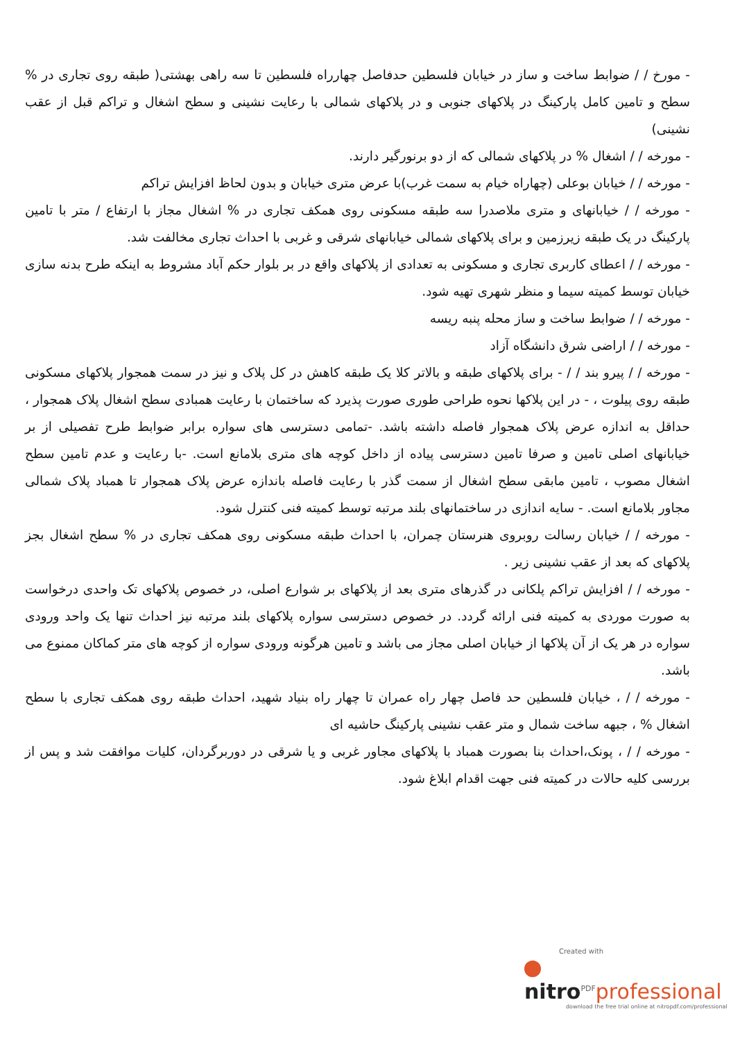- مورخ / / ضوابط ساخت و ساز در خیابان فلسطین حدفاصل چهارراه فلسطین تا سه راهی بهشتی( طبقه روی تجاری در % سطح و تامین کامل پارکینگ در پلاکهای جنوبی و در پلاکهای شمالی با رعایت نشینی و سطح اشغال و تراکم قبل از عقب نشینی)
- مورخه / / اشغال % در پلاکهای شمالی که از دو برنورگیر دارند.
- مورخه / / خیابان بوعلی (چهاراه خیام به سمت غرب)با عرض متری خیابان و بدون لحاظ افزایش تراکم
- مورخه / / خیابانهای و متری ملاصدرا سه طبقه مسکونی روی همکف تجاری در % اشغال مجاز با ارتفاع / متر با تامین پارکینگ در یک طبقه زیرزمین و برای پلاکهای شمالی خیابانهای شرقی و غربی با احداث تجاری مخالفت شد.
- مورخه / / اعطای کاربری تجاری و مسکونی به تعدادی از پلاکهای واقع در بر بلوار حکم آباد مشروط به اینکه طرح بدنه سازی خیابان توسط کمیته سیما و منظر شهری تهیه شود.
- مورخه / / ضوابط ساخت و ساز محله پنبه ریسه
- مورخه / / اراضی شرق دانشگاه آزاد
- مورخه / / پیرو بند / / - برای پلاکهای طبقه و بالاتر کلا یک طبقه کاهش در کل پلاک و نیز در سمت همجوار پلاکهای مسکونی طبقه روی پیلوت ، - در این پلاکها نحوه طراحی طوری صورت پذیرد که ساختمان با رعایت همبادی سطح اشغال پلاک همجوار ، حداقل به اندازه عرض پلاک همجوار فاصله داشته باشد. -تمامی دسترسی های سواره برابر ضوابط طرح تفصیلی از بر خیابانهای اصلی تامین و صرفا تامین دسترسی پیاده از داخل کوچه های متری بلامانع است. -با رعایت و عدم تامین سطح اشغال مصوب ، تامین مابقی سطح اشغال از سمت گذر با رعایت فاصله باندازه عرض پلاک همجوار تا همباد پلاک شمالی مجاور بلامانع است. - سایه اندازی در ساختمانهای بلند مرتبه توسط کمیته فنی کنترل شود.
- مورخه / / خیابان رسالت روبروی هنرستان چمران، با احداث طبقه مسکونی روی همکف تجاری در % سطح اشغال بجز پلاکهای که بعد از عقب نشینی زیر .
- مورخه / / افزایش تراکم پلکانی در گذرهای متری بعد از پلاکهای بر شوارع اصلی، در خصوص پلاکهای تک واحدی درخواست به صورت موردی به کمیته فنی ارائه گردد. در خصوص دسترسی سواره پلاکهای بلند مرتبه نیز احداث تنها یک واحد ورودی سواره در هر یک از آن پلاکها از خیابان اصلی مجاز می باشد و تامین هرگونه ورودی سواره از کوچه های متر کماکان ممنوع می باشد.
- مورخه / / ، خیابان فلسطین حد فاصل چهار راه عمران تا چهار راه بنیاد شهید، احداث طبقه روی همکف تجاری با سطح اشغال % ، جبهه ساخت شمال و متر عقب نشینی پارکینگ حاشیه ای
- مورخه / / ، پونک،احداث بنا بصورت همباد با پلاکهای مجاور غربی و یا شرقی در دوربرگردان، کلیات موافقت شد و پس از بررسی کلیه حالات در کمیته فنی جهت اقدام ابلاغ شود.
Created with
nitro<sup>PDF</sup>professional
download the free trial online at nitropdf.com/professional